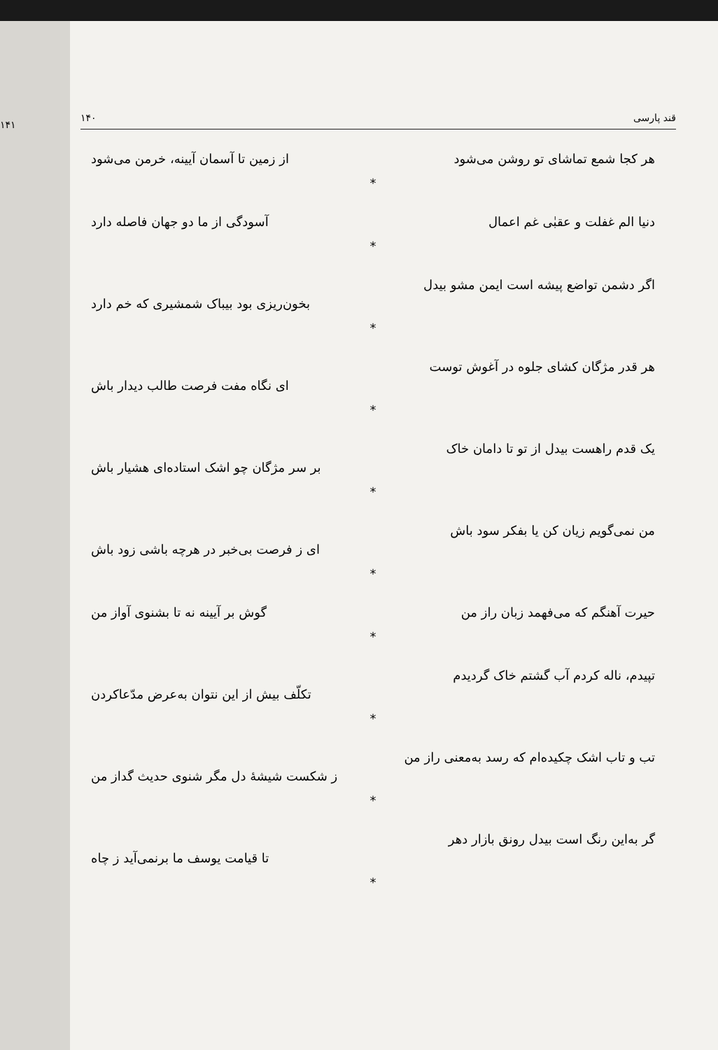۱۴۱
۱۴۰ قند پارسی
هر کجا شمع تماشای تو روشن می‌شود از زمین تا آسمان آیینه، خرمن می‌شود
*
دنیا الم غفلت و عقبٰی غم اعمال آسودگی از ما دو جهان فاصله دارد
*
اگر دشمن تواضع پیشه است ایمن مشو بیدل
بخون‌ریزی بود بیباک شمشیری که خم دارد
*
هر قدر مژگان کشای جلوه در آغوش توست
ای نگاه مفت فرصت طالب دیدار باش
*
یک قدم راهست بیدل از تو تا دامان خاک
بر سر مژگان چو اشک استاده‌ای هشیار باش
*
من نمی‌گویم زیان کن یا بفکر سود باش
ای ز فرصت بی‌خبر در هرچه باشی زود باش
*
حیرت آهنگم که می‌فهمد زبان راز من گوش بر آیینه نه تا بشنوی آواز من
*
تپیدم، ناله کردم آب گشتم خاک گردیدم
تکلّف بیش از این نتوان به‌عرض مدّعاکردن
*
تب و تاب اشک چکیده‌ام که رسد به‌معنی راز من
ز شکست شیشهٔ دل مگر شنوی حدیث گداز من
*
گر به‌این رنگ است بیدل رونق بازار دهر
تا قیامت یوسف ما برنمی‌آید ز چاه
*